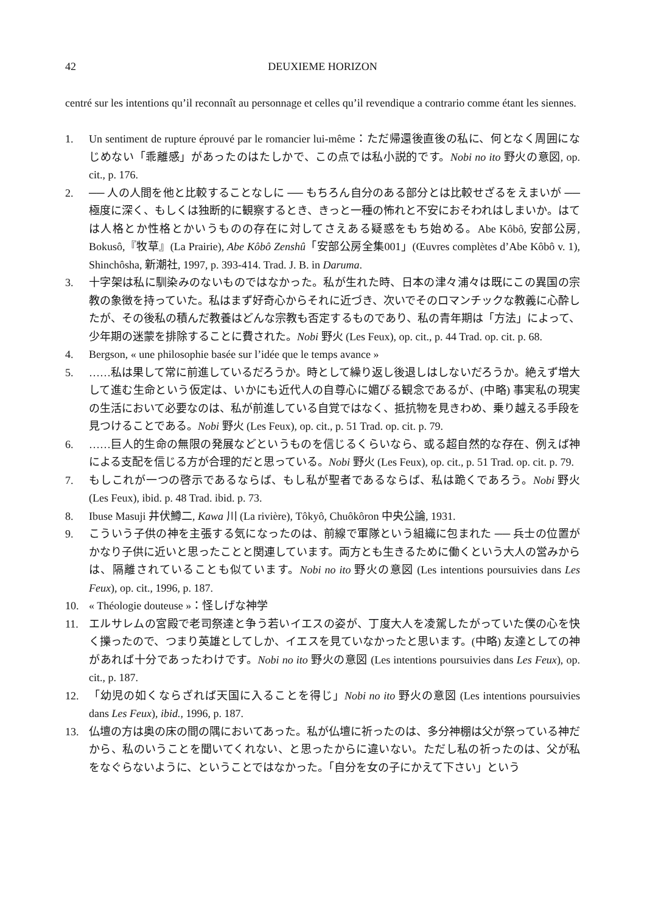42 DEUXIEME HORIZON
centré sur les intentions qu’il reconnaît au personnage et celles qu’il revendique a contrario comme étant les siennes.
1. Un sentiment de rupture éprouvé par le romancier lui-même：ただ帰還後直後の私に、何となく周囲になじめない「乖離感」があったのはたしかで、この点では私小説的です。Nobi no ito 野火の意図, op. cit., p. 176.
2. ── 人の人間を他と比較することなしに ── もちろん自分のある部分とは比較せざるをえまいが ── 極度に深く、もしくは独断的に観察するとき、きっと一種の怖れと不安におそわれはしまいか。はては人格とか性格とかいうものの存在に対してさえある疑惑をもち始める。Abe Kôbô, 安部公房, Bokusô,『牧草』(La Prairie), Abe Kôbô Zenshû「安部公房全集001」(Œuvres complètes d’Abe Kôbô v. 1), Shinchôsha, 新潮社, 1997, p. 393-414. Trad. J. B. in Daruma.
3. 十字架は私に馴染みのないものではなかった。私が生れた時、日本の津々浦々は既にこの異国の宗教の象徴を持っていた。私はまず好奇心からそれに近づき、次いでそのロマンチックな教義に心酔したが、その後私の積んだ教養はどんな宗教も否定するものであり、私の青年期は「方法」によって、少年期の迷蒙を排除することに費された。Nobi 野火 (Les Feux), op. cit., p. 44 Trad. op. cit. p. 68.
4. Bergson, « une philosophie basée sur l’idée que le temps avance »
5. ……私は果して常に前進しているだろうか。時として繰り返し後退しはしないだろうか。絶えず増大して進む生命という仮定は、いかにも近代人の自尊心に媚びる観念であるが、(中略) 事実私の現実の生活において必要なのは、私が前進している自覚ではなく、抵抗物を見きわめ、乗り越える手段を見つけることである。Nobi 野火 (Les Feux), op. cit., p. 51 Trad. op. cit. p. 79.
6. ……巨人的生命の無限の発展などというものを信じるくらいなら、或る超自然的な存在、例えば神による支配を信じる方が合理的だと思っている。Nobi 野火 (Les Feux), op. cit., p. 51 Trad. op. cit. p. 79.
7. もしこれが一つの啓示であるならば、もし私が聖者であるならば、私は跪くであろう。Nobi 野火 (Les Feux), ibid. p. 48 Trad. ibid. p. 73.
8. Ibuse Masuji 井伏鱒二, Kawa 川 (La rivière), Tôkyô, Chuôkôron 中央公論, 1931.
9. こういう子供の神を主張する気になったのは、前線で軍隊という組織に包まれた ── 兵士の位置がかなり子供に近いと思ったことと関連しています。両方とも生きるために働くという大人の営みからは、隔離されていることも似ています。Nobi no ito 野火の意図 (Les intentions poursuivies dans Les Feux), op. cit., 1996, p. 187.
10. « Théologie douteuse »：怪しげな神学
11. エルサレムの宮殿で老司祭達と争う若いイエスの姿が、丁度大人を凌駕したがっていた僕の心を快く擽ったので、つまり英雄としてしか、イエスを見ていなかったと思います。(中略) 友達としての神があれば十分であったわけです。Nobi no ito 野火の意図 (Les intentions poursuivies dans Les Feux), op. cit., p. 187.
12. 「幼児の如くならざれば天国に入ることを得じ」Nobi no ito 野火の意図 (Les intentions poursuivies dans Les Feux), ibid., 1996, p. 187.
13. 仏壇の方は奥の床の間の隅においてあった。私が仏壇に祈ったのは、多分神棚は父が祭っている神だから、私のいうことを聞いてくれない、と思ったからに違いない。ただし私の祈ったのは、父が私をなぐらないように、ということではなかった。「自分を女の子にかえて下さい」という